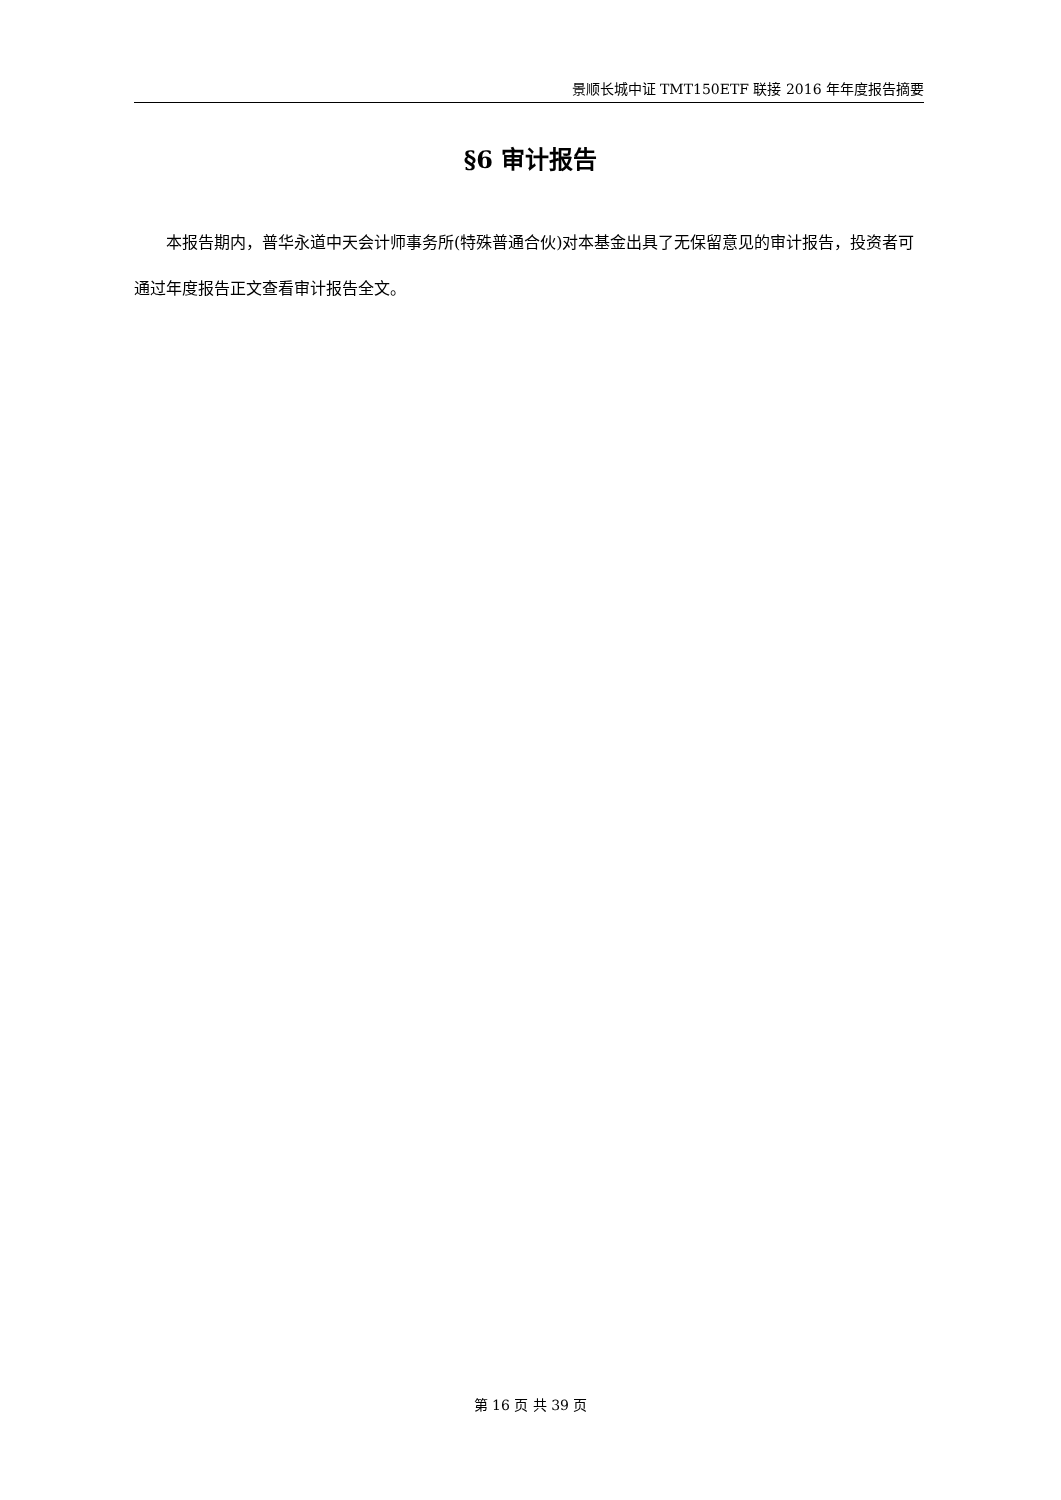景顺长城中证 TMT150ETF 联接 2016 年年度报告摘要
§6 审计报告
本报告期内，普华永道中天会计师事务所(特殊普通合伙)对本基金出具了无保留意见的审计报告，投资者可通过年度报告正文查看审计报告全文。
第 16 页 共 39 页